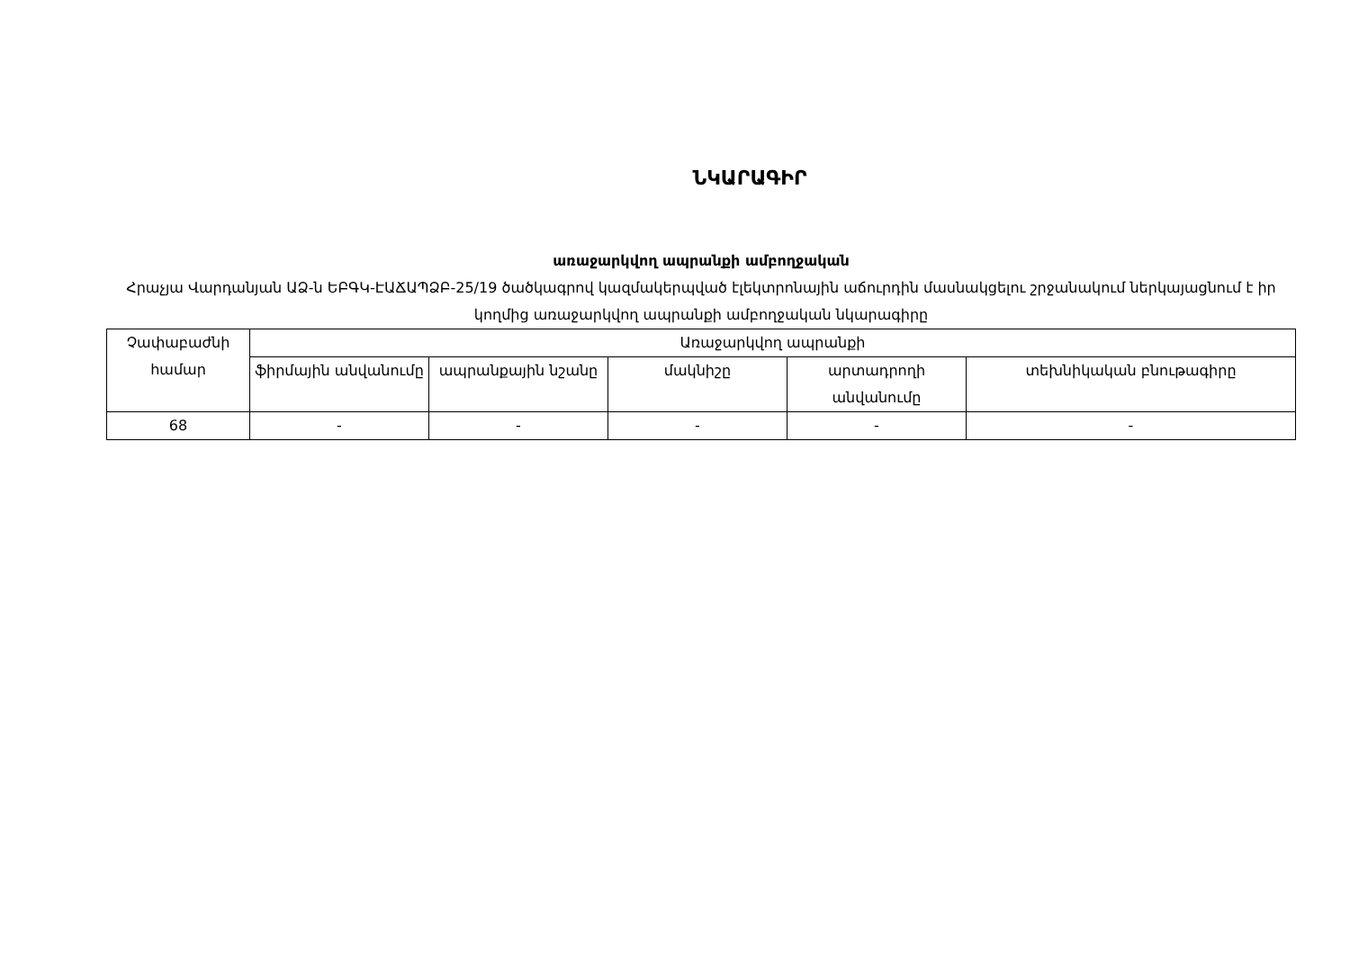ՆԿԱՐԱԳԻՐ
առաջարկվող ապրանքի ամբողջական
Հրաչյա Վարդանյան ԱՁ-ն ԵԲԳԿ-ԷԱՃԱՊՁԲ-25/19 ծածկագրով կազմակերպված էլեկտրոնային աճուրդին մասնակցելու շրջանակում ներկայացնում է իր կողմից առաջարկվող ապրանքի ամբողջական նկարագիրը
| Չափաբաժնի համար | Առաջարկվող ապրանքի | | | | |
| --- | --- | --- | --- | --- | --- |
| | ֆիրմային անվանումը | ապրանքային նշանը | մակնիշը | արտադրողի անվանումը | տեխնիկական բնութագիրը |
| 68 | - | - | - | - | - |